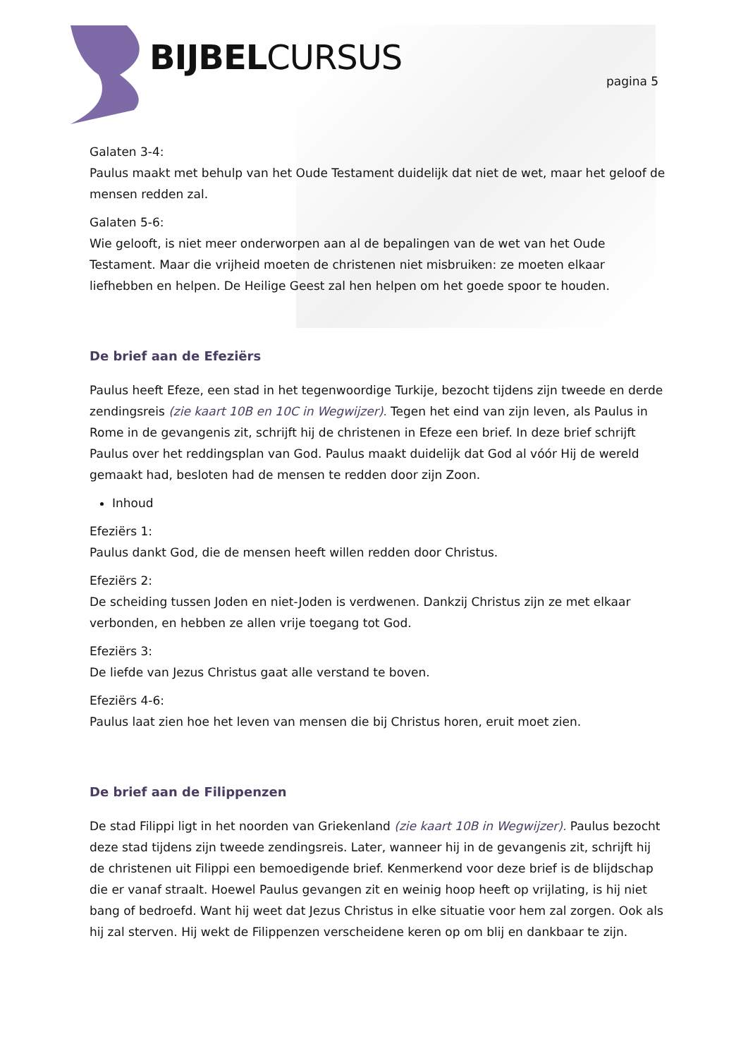BIJBELCURSUS pagina 5
Galaten 3-4:
Paulus maakt met behulp van het Oude Testament duidelijk dat niet de wet, maar het geloof de mensen redden zal.
Galaten 5-6:
Wie gelooft, is niet meer onderworpen aan al de bepalingen van de wet van het Oude Testament. Maar die vrijheid moeten de christenen niet misbruiken: ze moeten elkaar liefhebben en helpen. De Heilige Geest zal hen helpen om het goede spoor te houden.
De brief aan de Efeziërs
Paulus heeft Efeze, een stad in het tegenwoordige Turkije, bezocht tijdens zijn tweede en derde zendingsreis (zie kaart 10B en 10C in Wegwijzer). Tegen het eind van zijn leven, als Paulus in Rome in de gevangenis zit, schrijft hij de christenen in Efeze een brief. In deze brief schrijft Paulus over het reddingsplan van God. Paulus maakt duidelijk dat God al vóór Hij de wereld gemaakt had, besloten had de mensen te redden door zijn Zoon.
Inhoud
Efeziërs 1:
Paulus dankt God, die de mensen heeft willen redden door Christus.
Efeziërs 2:
De scheiding tussen Joden en niet-Joden is verdwenen. Dankzij Christus zijn ze met elkaar verbonden, en hebben ze allen vrije toegang tot God.
Efeziërs 3:
De liefde van Jezus Christus gaat alle verstand te boven.
Efeziërs 4-6:
Paulus laat zien hoe het leven van mensen die bij Christus horen, eruit moet zien.
De brief aan de Filippenzen
De stad Filippi ligt in het noorden van Griekenland (zie kaart 10B in Wegwijzer). Paulus bezocht deze stad tijdens zijn tweede zendingsreis. Later, wanneer hij in de gevangenis zit, schrijft hij de christenen uit Filippi een bemoedigende brief. Kenmerkend voor deze brief is de blijdschap die er vanaf straalt. Hoewel Paulus gevangen zit en weinig hoop heeft op vrijlating, is hij niet bang of bedroefd. Want hij weet dat Jezus Christus in elke situatie voor hem zal zorgen. Ook als hij zal sterven. Hij wekt de Filippenzen verscheidene keren op om blij en dankbaar te zijn.